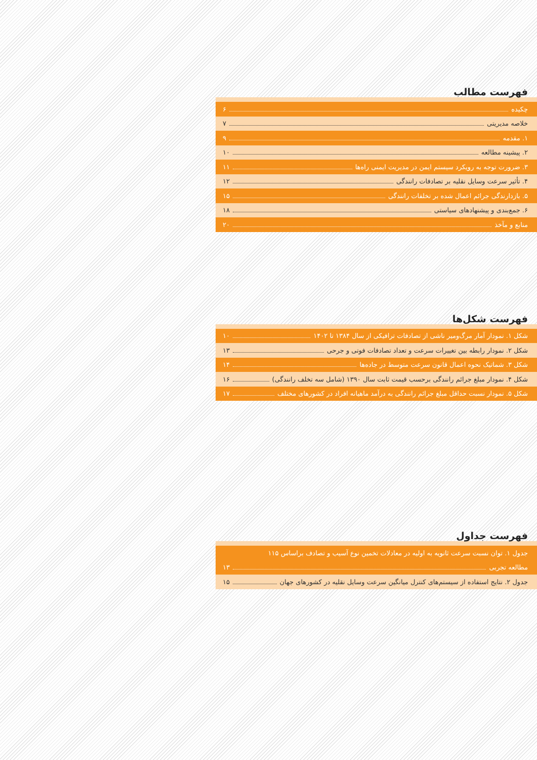فهرست مطالب
چکیده ۶
خلاصه مدیریتی ۷
۱. مقدمه ۹
۲. پیشینه مطالعه ۱۰
۳. ضرورت توجه به رویکرد سیستم ایمن در مدیریت ایمنی راه‌ها ۱۱
۴. تأثیر سرعت وسایل نقلیه بر تصادفات رانندگی ۱۲
۵. بازدارندگی جرائم اعمال شده بر تخلفات رانندگی ۱۵
۶. جمع‌بندی و پیشنهادهای سیاستی ۱۸
منابع و مآخذ ۲۰
فهرست شکل‌ها
شکل ۱. نمودار آمار مرگ‌ومیر ناشی از تصادفات ترافیکی از سال ۱۳۸۴ تا ۱۴۰۲ ۱۰
شکل ۲. نمودار رابطه بین تغییرات سرعت و تعداد تصادفات فوتی و جرحی ۱۳
شکل ۳. شماتیک نحوه اعمال قانون سرعت متوسط در جاده‌ها ۱۴
شکل ۴. نمودار مبلغ جرائم رانندگی برحسب قیمت ثابت سال ۱۳۹۰ (شامل سه تخلف رانندگی) ۱۶
شکل ۵. نمودار نسبت حداقل مبلغ جرائم رانندگی به درآمد ماهیانه افراد در کشورهای مختلف ۱۷
فهرست جداول
جدول ۱. توان نسبت سرعت ثانویه به اولیه در معادلات تخمین نوع آسیب و تصادف براساس ۱۱۵
مطالعه تجربی ۱۳
جدول ۲. نتایج استفاده از سیستم‌های کنترل میانگین سرعت وسایل نقلیه در کشورهای جهان ۱۵